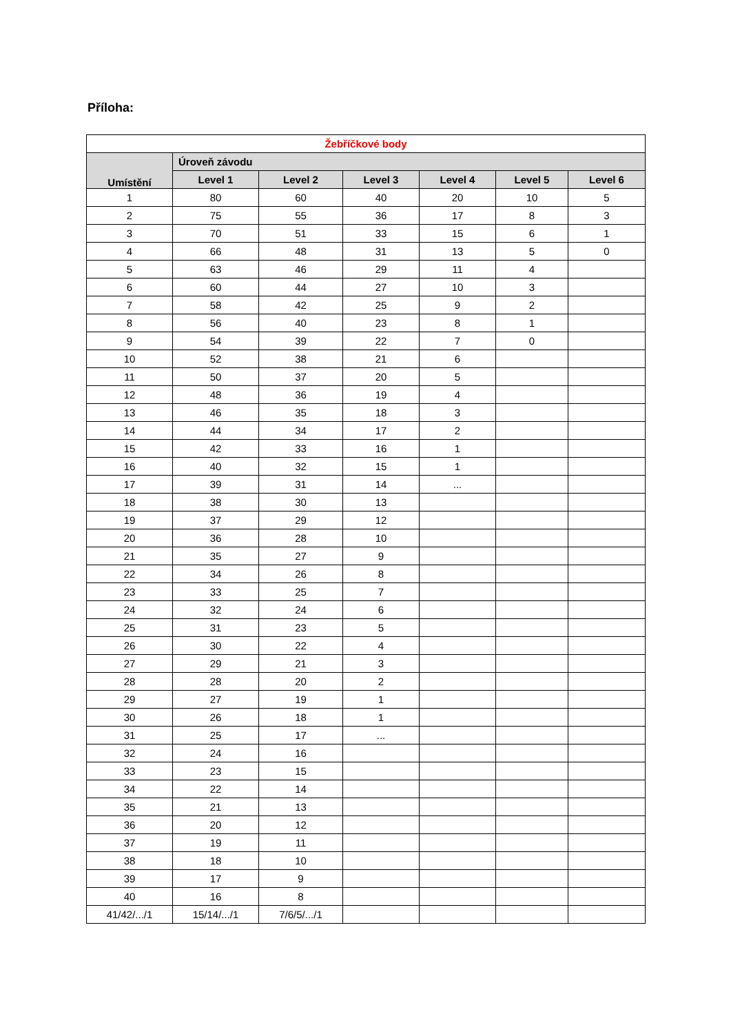Příloha:
| Žebříčkové body | | | | | | |
| --- | --- | --- | --- | --- | --- | --- |
| Umístění | Úroveň závodu | | | | | |
| | Level 1 | Level 2 | Level 3 | Level 4 | Level 5 | Level 6 |
| 1 | 80 | 60 | 40 | 20 | 10 | 5 |
| 2 | 75 | 55 | 36 | 17 | 8 | 3 |
| 3 | 70 | 51 | 33 | 15 | 6 | 1 |
| 4 | 66 | 48 | 31 | 13 | 5 | 0 |
| 5 | 63 | 46 | 29 | 11 | 4 | |
| 6 | 60 | 44 | 27 | 10 | 3 | |
| 7 | 58 | 42 | 25 | 9 | 2 | |
| 8 | 56 | 40 | 23 | 8 | 1 | |
| 9 | 54 | 39 | 22 | 7 | 0 | |
| 10 | 52 | 38 | 21 | 6 | | |
| 11 | 50 | 37 | 20 | 5 | | |
| 12 | 48 | 36 | 19 | 4 | | |
| 13 | 46 | 35 | 18 | 3 | | |
| 14 | 44 | 34 | 17 | 2 | | |
| 15 | 42 | 33 | 16 | 1 | | |
| 16 | 40 | 32 | 15 | 1 | | |
| 17 | 39 | 31 | 14 | ... | | |
| 18 | 38 | 30 | 13 | | | |
| 19 | 37 | 29 | 12 | | | |
| 20 | 36 | 28 | 10 | | | |
| 21 | 35 | 27 | 9 | | | |
| 22 | 34 | 26 | 8 | | | |
| 23 | 33 | 25 | 7 | | | |
| 24 | 32 | 24 | 6 | | | |
| 25 | 31 | 23 | 5 | | | |
| 26 | 30 | 22 | 4 | | | |
| 27 | 29 | 21 | 3 | | | |
| 28 | 28 | 20 | 2 | | | |
| 29 | 27 | 19 | 1 | | | |
| 30 | 26 | 18 | 1 | | | |
| 31 | 25 | 17 | ... | | | |
| 32 | 24 | 16 | | | | |
| 33 | 23 | 15 | | | | |
| 34 | 22 | 14 | | | | |
| 35 | 21 | 13 | | | | |
| 36 | 20 | 12 | | | | |
| 37 | 19 | 11 | | | | |
| 38 | 18 | 10 | | | | |
| 39 | 17 | 9 | | | | |
| 40 | 16 | 8 | | | | |
| 41/42/.../1 | 15/14/.../1 | 7/6/5/.../1 | | | | |